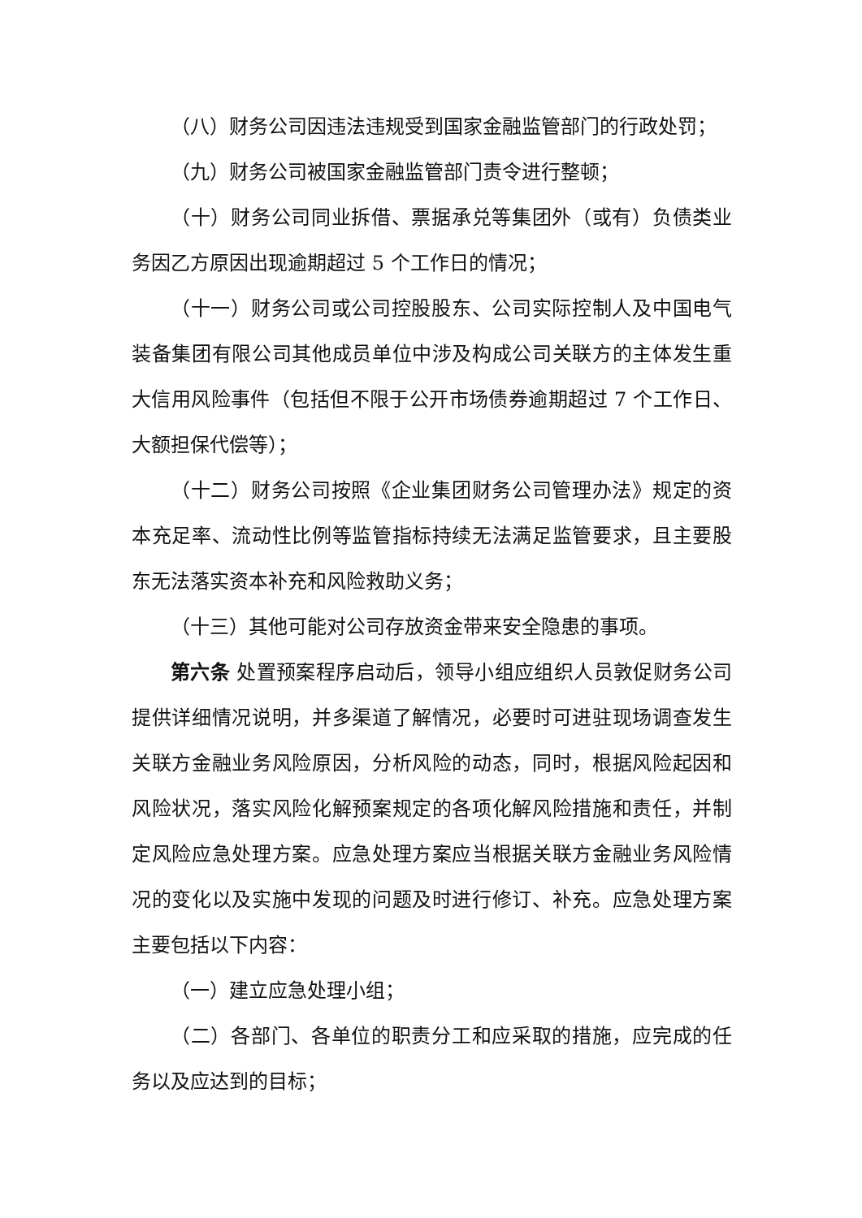（八）财务公司因违法违规受到国家金融监管部门的行政处罚；
（九）财务公司被国家金融监管部门责令进行整顿；
（十）财务公司同业拆借、票据承兑等集团外（或有）负债类业务因乙方原因出现逾期超过 5 个工作日的情况；
（十一）财务公司或公司控股股东、公司实际控制人及中国电气装备集团有限公司其他成员单位中涉及构成公司关联方的主体发生重大信用风险事件（包括但不限于公开市场债券逾期超过 7 个工作日、大额担保代偿等）；
（十二）财务公司按照《企业集团财务公司管理办法》规定的资本充足率、流动性比例等监管指标持续无法满足监管要求，且主要股东无法落实资本补充和风险救助义务；
（十三）其他可能对公司存放资金带来安全隐患的事项。
第六条 处置预案程序启动后，领导小组应组织人员敦促财务公司提供详细情况说明，并多渠道了解情况，必要时可进驻现场调查发生关联方金融业务风险原因，分析风险的动态，同时，根据风险起因和风险状况，落实风险化解预案规定的各项化解风险措施和责任，并制定风险应急处理方案。应急处理方案应当根据关联方金融业务风险情况的变化以及实施中发现的问题及时进行修订、补充。应急处理方案主要包括以下内容：
（一）建立应急处理小组；
（二）各部门、各单位的职责分工和应采取的措施，应完成的任务以及应达到的目标；